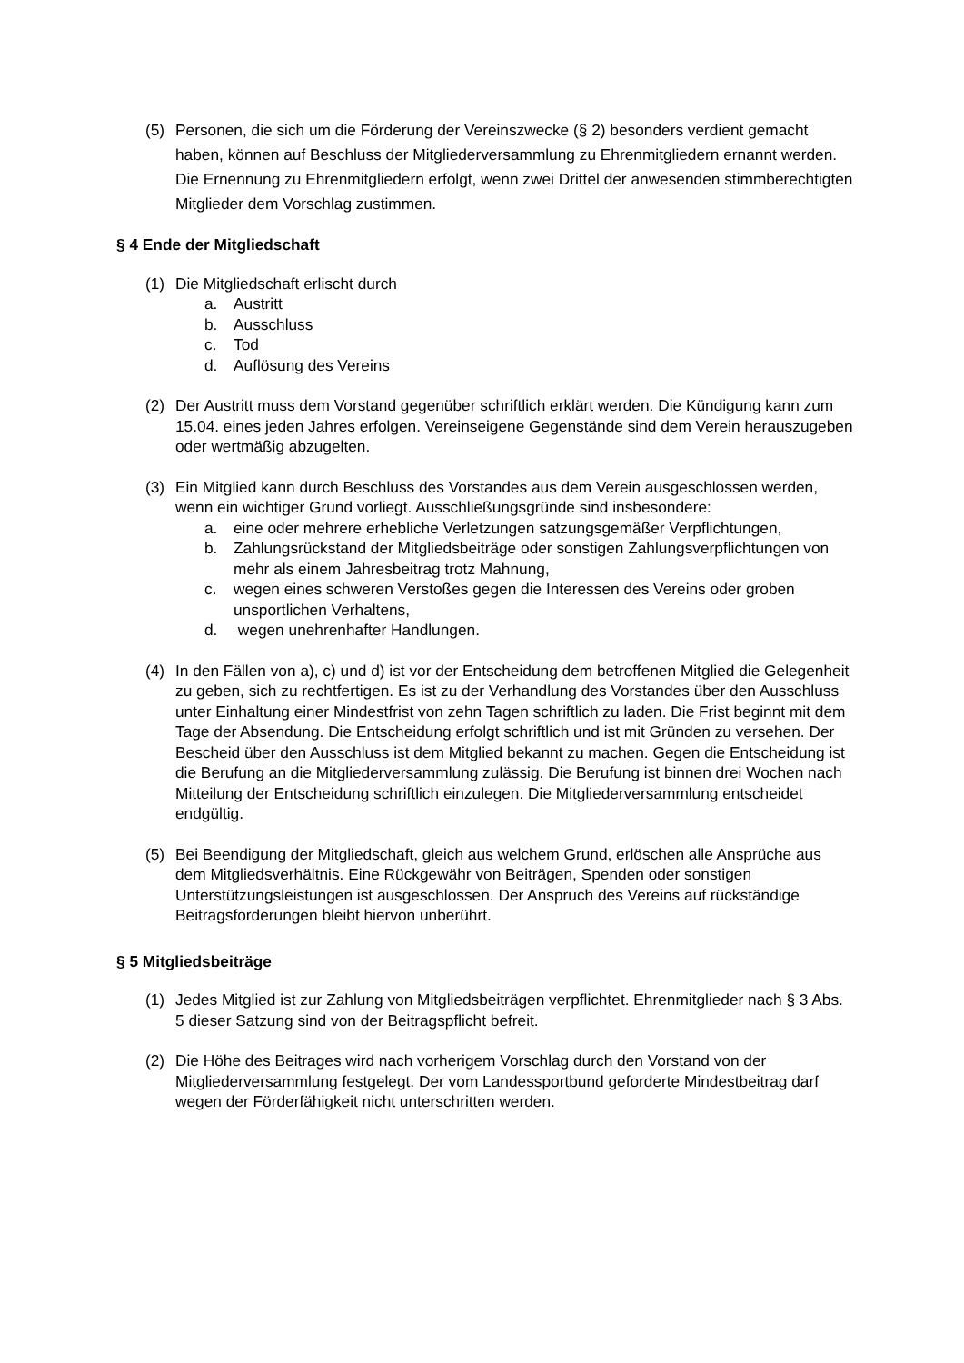(5) Personen, die sich um die Förderung der Vereinszwecke (§ 2) besonders verdient gemacht haben, können auf Beschluss der Mitgliederversammlung zu Ehrenmitgliedern ernannt werden. Die Ernennung zu Ehrenmitgliedern erfolgt, wenn zwei Drittel der anwesenden stimmberechtigten Mitglieder dem Vorschlag zustimmen.
§ 4 Ende der Mitgliedschaft
(1) Die Mitgliedschaft erlischt durch
a. Austritt
b. Ausschluss
c. Tod
d. Auflösung des Vereins
(2) Der Austritt muss dem Vorstand gegenüber schriftlich erklärt werden. Die Kündigung kann zum 15.04. eines jeden Jahres erfolgen. Vereinseigene Gegenstände sind dem Verein herauszugeben oder wertmäßig abzugelten.
(3) Ein Mitglied kann durch Beschluss des Vorstandes aus dem Verein ausgeschlossen werden, wenn ein wichtiger Grund vorliegt. Ausschließungsgründe sind insbesondere:
a. eine oder mehrere erhebliche Verletzungen satzungsgemäßer Verpflichtungen,
b. Zahlungsrückstand der Mitgliedsbeiträge oder sonstigen Zahlungsverpflichtungen von mehr als einem Jahresbeitrag trotz Mahnung,
c. wegen eines schweren Verstoßes gegen die Interessen des Vereins oder groben unsportlichen Verhaltens,
d. wegen unehrenhafter Handlungen.
(4) In den Fällen von a), c) und d) ist vor der Entscheidung dem betroffenen Mitglied die Gelegenheit zu geben, sich zu rechtfertigen. Es ist zu der Verhandlung des Vorstandes über den Ausschluss unter Einhaltung einer Mindestfrist von zehn Tagen schriftlich zu laden. Die Frist beginnt mit dem Tage der Absendung. Die Entscheidung erfolgt schriftlich und ist mit Gründen zu versehen. Der Bescheid über den Ausschluss ist dem Mitglied bekannt zu machen. Gegen die Entscheidung ist die Berufung an die Mitgliederversammlung zulässig. Die Berufung ist binnen drei Wochen nach Mitteilung der Entscheidung schriftlich einzulegen. Die Mitgliederversammlung entscheidet endgültig.
(5) Bei Beendigung der Mitgliedschaft, gleich aus welchem Grund, erlöschen alle Ansprüche aus dem Mitgliedsverhältnis. Eine Rückgewähr von Beiträgen, Spenden oder sonstigen Unterstützungsleistungen ist ausgeschlossen. Der Anspruch des Vereins auf rückständige Beitragsforderungen bleibt hiervon unberührt.
§ 5 Mitgliedsbeiträge
(1) Jedes Mitglied ist zur Zahlung von Mitgliedsbeiträgen verpflichtet. Ehrenmitglieder nach § 3 Abs. 5 dieser Satzung sind von der Beitragspflicht befreit.
(2) Die Höhe des Beitrages wird nach vorherigem Vorschlag durch den Vorstand von der Mitgliederversammlung festgelegt. Der vom Landessportbund geforderte Mindestbeitrag darf wegen der Förderfähigkeit nicht unterschritten werden.